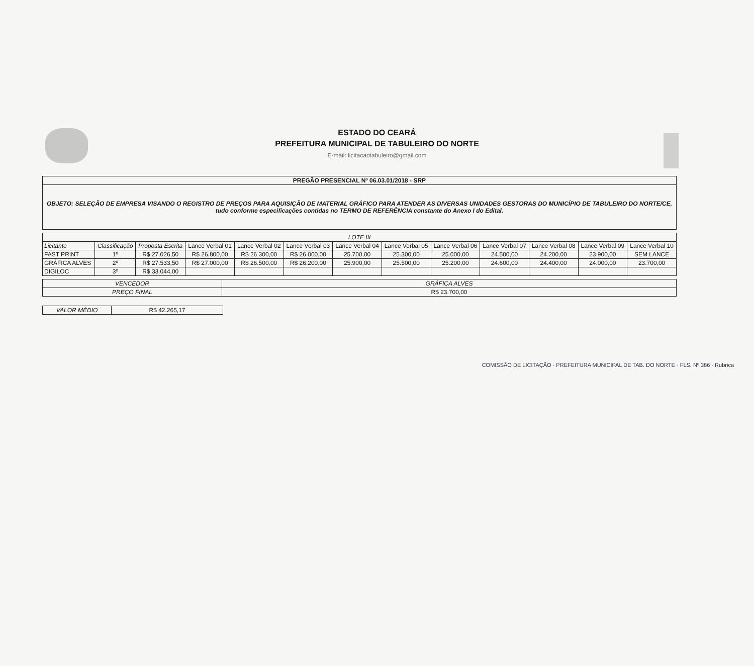ESTADO DO CEARÁ
PREFEITURA MUNICIPAL DE TABULEIRO DO NORTE
E-mail: licitacaotabuleiro@gmail.com
| PREGÃO PRESENCIAL Nº 06.03.01/2018 - SRP |
| OBJETO: SELEÇÃO DE EMPRESA VISANDO O REGISTRO DE PREÇOS PARA AQUISIÇÃO DE MATERIAL GRÁFICO PARA ATENDER AS DIVERSAS UNIDADES GESTORAS DO MUNICÍPIO DE TABULEIRO DO NORTE/CE, tudo conforme especificações contidas no TERMO DE REFERÊNCIA constante do Anexo I do Edital. |
| LOTE III | | | | | | | | | | | | |
| Licitante | Classificação | Proposta Escrita | Lance Verbal 01 | Lance Verbal 02 | Lance Verbal 03 | Lance Verbal 04 | Lance Verbal 05 | Lance Verbal 06 | Lance Verbal 07 | Lance Verbal 08 | Lance Verbal 09 | Lance Verbal 10 |
| FAST PRINT | 1º | R$ 27.026,50 | R$ 26.800,00 | R$ 26.300,00 | R$ 26.000,00 | 25.700,00 | 25.300,00 | 25.000,00 | 24.500,00 | 24.200,00 | 23.900,00 | SEM LANCE |
| GRÁFICA ALVES | 2º | R$ 27.533,50 | R$ 27.000,00 | R$ 26.500,00 | R$ 26.200,00 | 25.900,00 | 25.500,00 | 25.200,00 | 24.600,00 | 24.400,00 | 24.000,00 | 23.700,00 |
| DIGILOC | 3º | R$ 33.044,00 | | | | | | | | | | |
| VENCEDOR | GRÁFICA ALVES |
| PREÇO FINAL | R$ 23.700,00 |
| VALOR MÉDIO | R$ 42.265,17 |
COMISSÃO DE LICITAÇÃO · PREFEITURA MUNICIPAL DE TAB. DO NORTE · FLS. Nº 386 · Rubrica